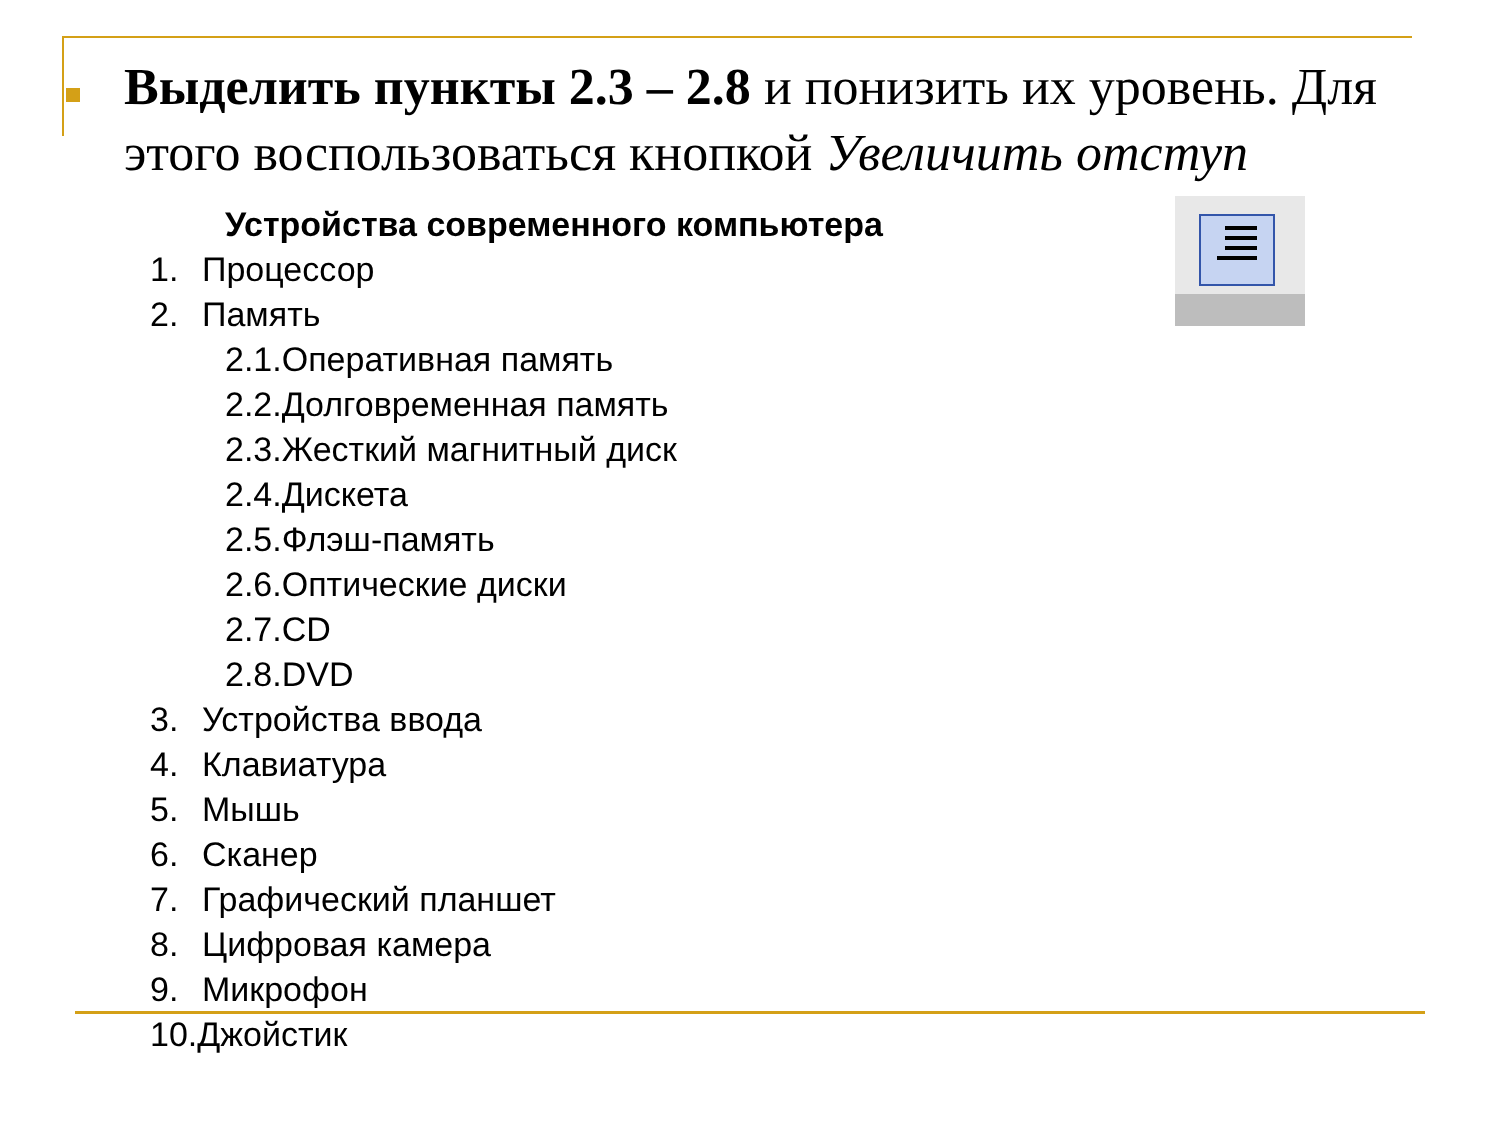Выделить пункты 2.3 – 2.8 и понизить их уровень. Для этого воспользоваться кнопкой Увеличить отступ
Устройства современного компьютера
1. Процессор
2. Память
2.1.Оперативная память
2.2.Долговременная память
2.3.Жесткий магнитный диск
2.4.Дискета
2.5.Флэш-память
2.6.Оптические диски
2.7.CD
2.8.DVD
3. Устройства ввода
4. Клавиатура
5. Мышь
6. Сканер
7. Графический планшет
8. Цифровая камера
9. Микрофон
10.Джойстик